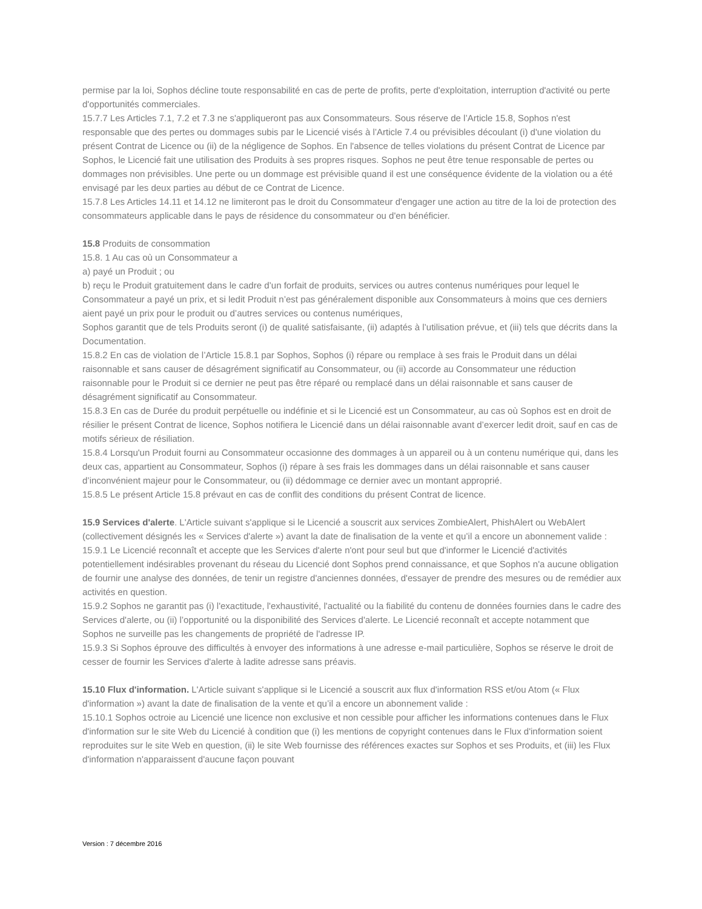permise par la loi, Sophos décline toute responsabilité en cas de perte de profits, perte d'exploitation, interruption d'activité ou perte d'opportunités commerciales.
15.7.7 Les Articles 7.1, 7.2 et 7.3 ne s'appliqueront pas aux Consommateurs. Sous réserve de l’Article 15.8, Sophos n'est responsable que des pertes ou dommages subis par le Licencié visés à l’Article 7.4 ou prévisibles découlant (i) d'une violation du présent Contrat de Licence ou (ii) de la négligence de Sophos. En l'absence de telles violations du présent Contrat de Licence par Sophos, le Licencié fait une utilisation des Produits à ses propres risques. Sophos ne peut être tenue responsable de pertes ou dommages non prévisibles. Une perte ou un dommage est prévisible quand il est une conséquence évidente de la violation ou a été envisagé par les deux parties au début de ce Contrat de Licence.
15.7.8 Les Articles 14.11 et 14.12 ne limiteront pas le droit du Consommateur d'engager une action au titre de la loi de protection des consommateurs applicable dans le pays de résidence du consommateur ou d'en bénéficier.
15.8 Produits de consommation
15.8. 1 Au cas où un Consommateur a
a) payé un Produit ; ou
b) reçu le Produit gratuitement dans le cadre d’un forfait de produits, services ou autres contenus numériques pour lequel le Consommateur a payé un prix, et si ledit Produit n’est pas généralement disponible aux Consommateurs à moins que ces derniers aient payé un prix pour le produit ou d’autres services ou contenus numériques,
Sophos garantit que de tels Produits seront (i) de qualité satisfaisante, (ii) adaptés à l’utilisation prévue, et (iii) tels que décrits dans la Documentation.
15.8.2 En cas de violation de l’Article 15.8.1 par Sophos, Sophos (i) répare ou remplace à ses frais le Produit dans un délai raisonnable et sans causer de désagrément significatif au Consommateur, ou (ii) accorde au Consommateur une réduction raisonnable pour le Produit si ce dernier ne peut pas être réparé ou remplacé dans un délai raisonnable et sans causer de désagrément significatif au Consommateur.
15.8.3 En cas de Durée du produit perpétuelle ou indéfinie et si le Licencié est un Consommateur, au cas où Sophos est en droit de résilier le présent Contrat de licence, Sophos notifiera le Licencié dans un délai raisonnable avant d’exercer ledit droit, sauf en cas de motifs sérieux de résiliation.
15.8.4 Lorsqu'un Produit fourni au Consommateur occasionne des dommages à un appareil ou à un contenu numérique qui, dans les deux cas, appartient au Consommateur, Sophos (i) répare à ses frais les dommages dans un délai raisonnable et sans causer d’inconvénient majeur pour le Consommateur, ou (ii) dédommage ce dernier avec un montant approprié.
15.8.5 Le présent Article 15.8 prévaut en cas de conflit des conditions du présent Contrat de licence.
15.9 Services d'alerte. L'Article suivant s'applique si le Licencié a souscrit aux services ZombieAlert, PhishAlert ou WebAlert (collectivement désignés les « Services d'alerte ») avant la date de finalisation de la vente et qu’il a encore un abonnement valide :
15.9.1 Le Licencié reconnaît et accepte que les Services d'alerte n'ont pour seul but que d'informer le Licencié d'activités potentiellement indésirables provenant du réseau du Licencié dont Sophos prend connaissance, et que Sophos n'a aucune obligation de fournir une analyse des données, de tenir un registre d'anciennes données, d'essayer de prendre des mesures ou de remédier aux activités en question.
15.9.2 Sophos ne garantit pas (i) l'exactitude, l'exhaustivité, l'actualité ou la fiabilité du contenu de données fournies dans le cadre des Services d'alerte, ou (ii) l’opportunité ou la disponibilité des Services d'alerte. Le Licencié reconnaît et accepte notamment que Sophos ne surveille pas les changements de propriété de l'adresse IP.
15.9.3 Si Sophos éprouve des difficultés à envoyer des informations à une adresse e-mail particulière, Sophos se réserve le droit de cesser de fournir les Services d'alerte à ladite adresse sans préavis.
15.10 Flux d'information. L'Article suivant s'applique si le Licencié a souscrit aux flux d'information RSS et/ou Atom (« Flux d'information ») avant la date de finalisation de la vente et qu’il a encore un abonnement valide :
15.10.1 Sophos octroie au Licencié une licence non exclusive et non cessible pour afficher les informations contenues dans le Flux d'information sur le site Web du Licencié à condition que (i) les mentions de copyright contenues dans le Flux d'information soient reproduites sur le site Web en question, (ii) le site Web fournisse des références exactes sur Sophos et ses Produits, et (iii) les Flux d'information n'apparaissent d'aucune façon pouvant
Version : 7 décembre 2016